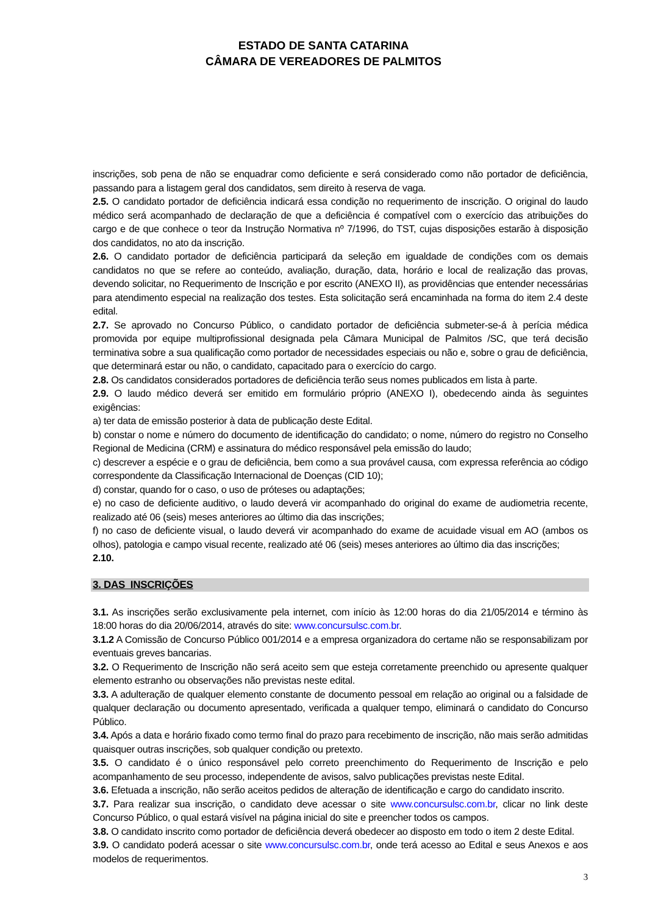ESTADO DE SANTA CATARINA
CÂMARA DE VEREADORES DE PALMITOS
inscrições, sob pena de não se enquadrar como deficiente e será considerado como não portador de deficiência, passando para a listagem geral dos candidatos, sem direito à reserva de vaga.
2.5. O candidato portador de deficiência indicará essa condição no requerimento de inscrição. O original do laudo médico será acompanhado de declaração de que a deficiência é compatível com o exercício das atribuições do cargo e de que conhece o teor da Instrução Normativa nº 7/1996, do TST, cujas disposições estarão à disposição dos candidatos, no ato da inscrição.
2.6. O candidato portador de deficiência participará da seleção em igualdade de condições com os demais candidatos no que se refere ao conteúdo, avaliação, duração, data, horário e local de realização das provas, devendo solicitar, no Requerimento de Inscrição e por escrito (ANEXO II), as providências que entender necessárias para atendimento especial na realização dos testes. Esta solicitação será encaminhada na forma do item 2.4 deste edital.
2.7. Se aprovado no Concurso Público, o candidato portador de deficiência submeter-se-á à perícia médica promovida por equipe multiprofissional designada pela Câmara Municipal de Palmitos /SC, que terá decisão terminativa sobre a sua qualificação como portador de necessidades especiais ou não e, sobre o grau de deficiência, que determinará estar ou não, o candidato, capacitado para o exercício do cargo.
2.8. Os candidatos considerados portadores de deficiência terão seus nomes publicados em lista à parte.
2.9. O laudo médico deverá ser emitido em formulário próprio (ANEXO I), obedecendo ainda às seguintes exigências:
a) ter data de emissão posterior à data de publicação deste Edital.
b) constar o nome e número do documento de identificação do candidato; o nome, número do registro no Conselho Regional de Medicina (CRM) e assinatura do médico responsável pela emissão do laudo;
c) descrever a espécie e o grau de deficiência, bem como a sua provável causa, com expressa referência ao código correspondente da Classificação Internacional de Doenças (CID 10);
d) constar, quando for o caso, o uso de próteses ou adaptações;
e) no caso de deficiente auditivo, o laudo deverá vir acompanhado do original do exame de audiometria recente, realizado até 06 (seis) meses anteriores ao último dia das inscrições;
f) no caso de deficiente visual, o laudo deverá vir acompanhado do exame de acuidade visual em AO (ambos os olhos), patologia e campo visual recente, realizado até 06 (seis) meses anteriores ao último dia das inscrições;
2.10.
3. DAS INSCRIÇÕES
3.1. As inscrições serão exclusivamente pela internet, com início às 12:00 horas do dia 21/05/2014 e término às 18:00 horas do dia 20/06/2014, através do site: www.concursulsc.com.br.
3.1.2 A Comissão de Concurso Público 001/2014 e a empresa organizadora do certame não se responsabilizam por eventuais greves bancarias.
3.2. O Requerimento de Inscrição não será aceito sem que esteja corretamente preenchido ou apresente qualquer elemento estranho ou observações não previstas neste edital.
3.3. A adulteração de qualquer elemento constante de documento pessoal em relação ao original ou a falsidade de qualquer declaração ou documento apresentado, verificada a qualquer tempo, eliminará o candidato do Concurso Público.
3.4. Após a data e horário fixado como termo final do prazo para recebimento de inscrição, não mais serão admitidas quaisquer outras inscrições, sob qualquer condição ou pretexto.
3.5. O candidato é o único responsável pelo correto preenchimento do Requerimento de Inscrição e pelo acompanhamento de seu processo, independente de avisos, salvo publicações previstas neste Edital.
3.6. Efetuada a inscrição, não serão aceitos pedidos de alteração de identificação e cargo do candidato inscrito.
3.7. Para realizar sua inscrição, o candidato deve acessar o site www.concursulsc.com.br, clicar no link deste Concurso Público, o qual estará visível na página inicial do site e preencher todos os campos.
3.8. O candidato inscrito como portador de deficiência deverá obedecer ao disposto em todo o item 2 deste Edital.
3.9. O candidato poderá acessar o site www.concursulsc.com.br, onde terá acesso ao Edital e seus Anexos e aos modelos de requerimentos.
3